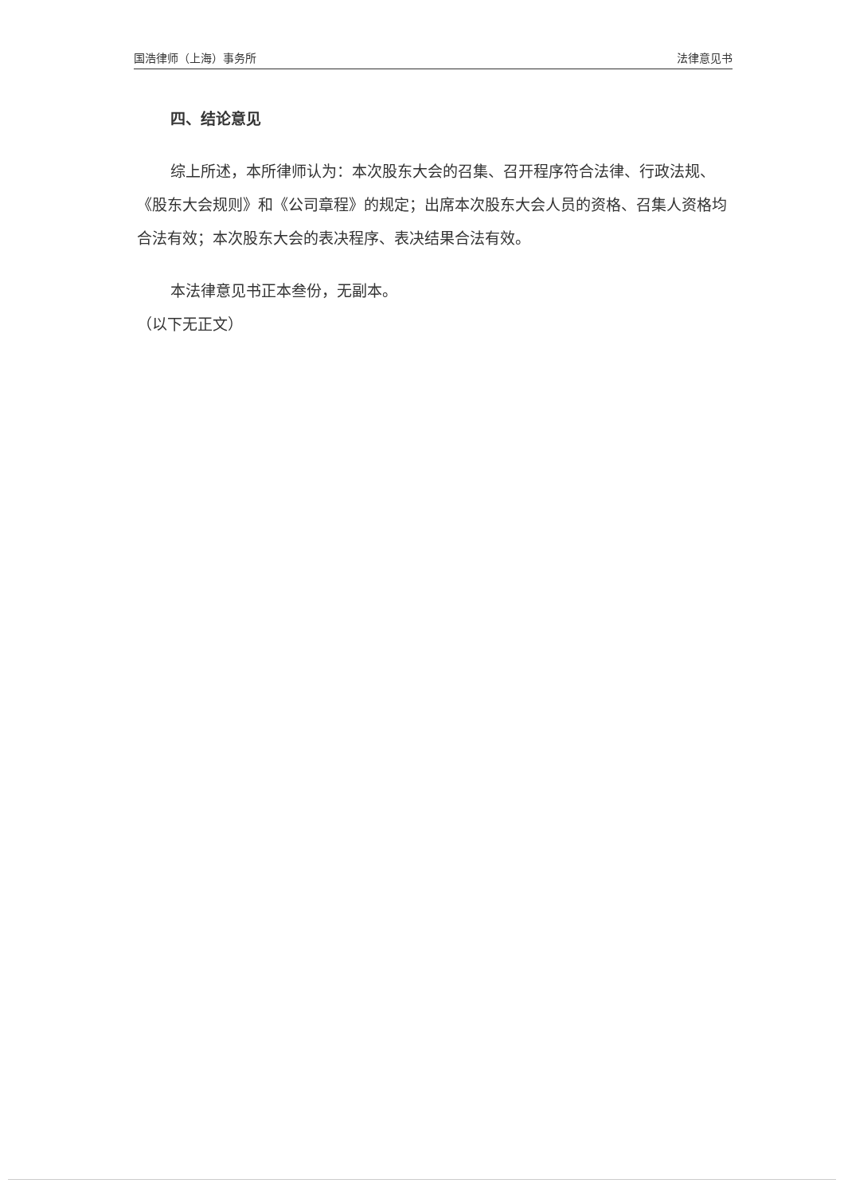国浩律师（上海）事务所 法律意见书
四、结论意见
综上所述，本所律师认为：本次股东大会的召集、召开程序符合法律、行政法规、《股东大会规则》和《公司章程》的规定；出席本次股东大会人员的资格、召集人资格均合法有效；本次股东大会的表决程序、表决结果合法有效。
本法律意见书正本叁份，无副本。
（以下无正文）